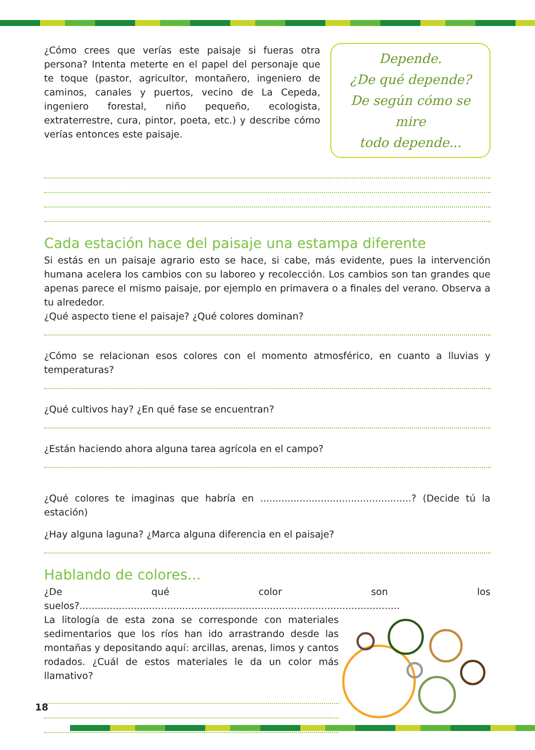Depende.
¿De qué depende?
De según cómo se mire
todo depende...
¿Cómo crees que verías este paisaje si fueras otra persona? Intenta meterte en el papel del personaje que te toque (pastor, agricultor, montañero, ingeniero de caminos, canales y puertos, vecino de La Cepeda, ingeniero forestal, niño pequeño, ecologista, extraterrestre, cura, pintor, poeta, etc.) y describe cómo verías entonces este paisaje.
Cada estación hace del paisaje una estampa diferente
Si estás en un paisaje agrario esto se hace, si cabe, más evidente, pues la intervención humana acelera los cambios con su laboreo y recolección. Los cambios son tan grandes que apenas parece el mismo paisaje, por ejemplo en primavera o a finales del verano. Observa a tu alrededor.
¿Qué aspecto tiene el paisaje? ¿Qué colores dominan?
¿Cómo se relacionan esos colores con el momento atmosférico, en cuanto a lluvias y temperaturas?
¿Qué cultivos hay? ¿En qué fase se encuentran?
¿Están haciendo ahora alguna tarea agrícola en el campo?
¿Qué colores te imaginas que habría en ..................................................? (Decide tú la estación)
¿Hay alguna laguna? ¿Marca alguna diferencia en el paisaje?
Hablando de colores...
¿De qué color son los suelos?..........................................................................................................
La litología de esta zona se corresponde con materiales sedimentarios que los ríos han ido arrastrando desde las montañas y depositando aquí: arcillas, arenas, limos y cantos rodados. ¿Cuál de estos materiales le da un color más llamativo?
18